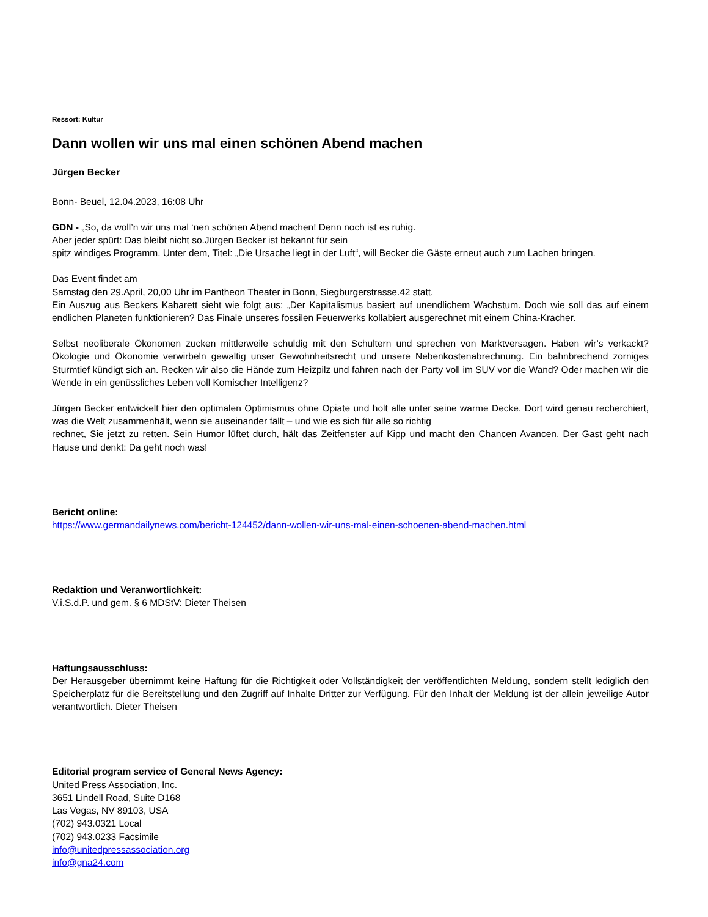Ressort: Kultur
Dann wollen wir uns mal einen schönen Abend machen
Jürgen Becker
Bonn- Beuel, 12.04.2023, 16:08 Uhr
GDN - „So, da woll’n wir uns mal ‘nen schönen Abend machen! Denn noch ist es ruhig.
Aber jeder spürt: Das bleibt nicht so.Jürgen Becker ist bekannt für sein
spitz windiges Programm. Unter dem, Titel: „Die Ursache liegt in der Luft“, will Becker die Gäste erneut auch zum Lachen bringen.
Das Event findet am
Samstag den 29.April, 20,00 Uhr im Pantheon Theater in Bonn, Siegburgerstrasse.42 statt.
Ein Auszug aus Beckers Kabarett sieht wie folgt aus: „Der Kapitalismus basiert auf unendlichem Wachstum. Doch wie soll das auf einem endlichen Planeten funktionieren? Das Finale unseres fossilen Feuerwerks kollabiert ausgerechnet mit einem China-Kracher.
Selbst neoliberale Ökonomen zucken mittlerweile schuldig mit den Schultern und sprechen von Marktversagen. Haben wir’s verkackt? Ökologie und Ökonomie verwirbeln gewaltig unser Gewohnheitsrecht und unsere Nebenkostenabrechnung. Ein bahnbrechend zorniges Sturmtief kündigt sich an. Recken wir also die Hände zum Heizpilz und fahren nach der Party voll im SUV vor die Wand? Oder machen wir die Wende in ein genüssliches Leben voll Komischer Intelligenz?
Jürgen Becker entwickelt hier den optimalen Optimismus ohne Opiate und holt alle unter seine warme Decke. Dort wird genau recherchiert, was die Welt zusammenhält, wenn sie auseinander fällt – und wie es sich für alle so richtig
rechnet, Sie jetzt zu retten. Sein Humor lüftet durch, hält das Zeitfenster auf Kipp und macht den Chancen Avancen. Der Gast geht nach Hause und denkt: Da geht noch was!
Bericht online:
https://www.germandailynews.com/bericht-124452/dann-wollen-wir-uns-mal-einen-schoenen-abend-machen.html
Redaktion und Veranwortlichkeit:
V.i.S.d.P. und gem. § 6 MDStV: Dieter Theisen
Haftungsausschluss:
Der Herausgeber übernimmt keine Haftung für die Richtigkeit oder Vollständigkeit der veröffentlichten Meldung, sondern stellt lediglich den Speicherplatz für die Bereitstellung und den Zugriff auf Inhalte Dritter zur Verfügung. Für den Inhalt der Meldung ist der allein jeweilige Autor verantwortlich. Dieter Theisen
Editorial program service of General News Agency:
United Press Association, Inc.
3651 Lindell Road, Suite D168
Las Vegas, NV 89103, USA
(702) 943.0321 Local
(702) 943.0233 Facsimile
info@unitedpressassociation.org
info@gna24.com